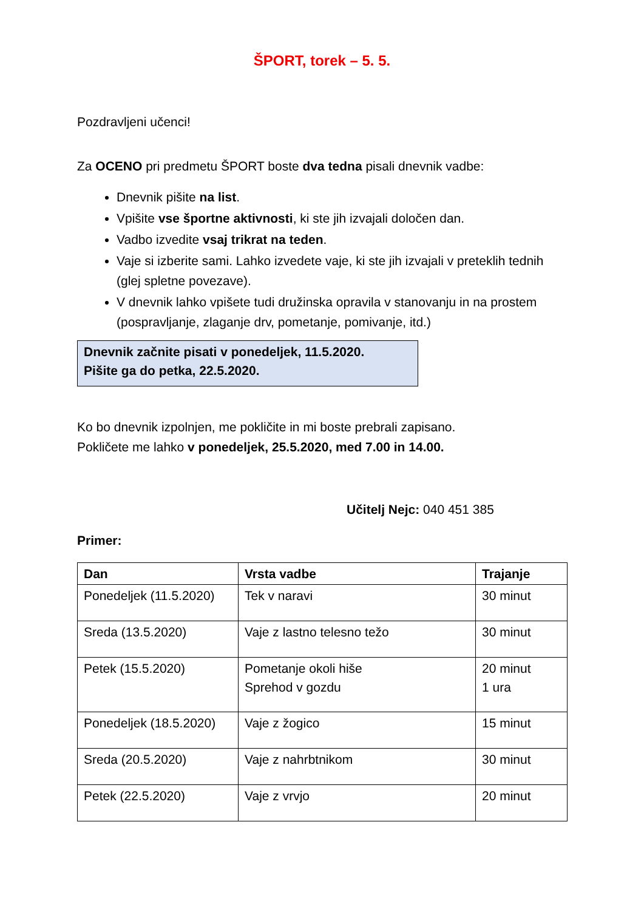ŠPORT, torek – 5. 5.
Pozdravljeni učenci!
Za OCENO pri predmetu ŠPORT boste dva tedna pisali dnevnik vadbe:
Dnevnik pišite na list.
Vpišite vse športne aktivnosti, ki ste jih izvajali določen dan.
Vadbo izvedite vsaj trikrat na teden.
Vaje si izberite sami. Lahko izvedete vaje, ki ste jih izvajali v preteklih tednih (glej spletne povezave).
V dnevnik lahko vpišete tudi družinska opravila v stanovanju in na prostem (pospravljanje, zlaganje drv, pometanje, pomivanje, itd.)
Dnevnik začnite pisati v ponedeljek, 11.5.2020.
Pišite ga do petka, 22.5.2020.
Ko bo dnevnik izpolnjen, me pokličite in mi boste prebrali zapisano.
Pokličete me lahko v ponedeljek, 25.5.2020, med 7.00 in 14.00.
Učitelj Nejc: 040 451 385
Primer:
| Dan | Vrsta vadbe | Trajanje |
| --- | --- | --- |
| Ponedeljek (11.5.2020) | Tek v naravi | 30 minut |
| Sreda (13.5.2020) | Vaje z lastno telesno težo | 30 minut |
| Petek (15.5.2020) | Pometanje okoli hiše Sprehod v gozdu | 20 minut 1 ura |
| Ponedeljek (18.5.2020) | Vaje z žogico | 15 minut |
| Sreda (20.5.2020) | Vaje z nahrbtnikom | 30 minut |
| Petek (22.5.2020) | Vaje z vrvjo | 20 minut |